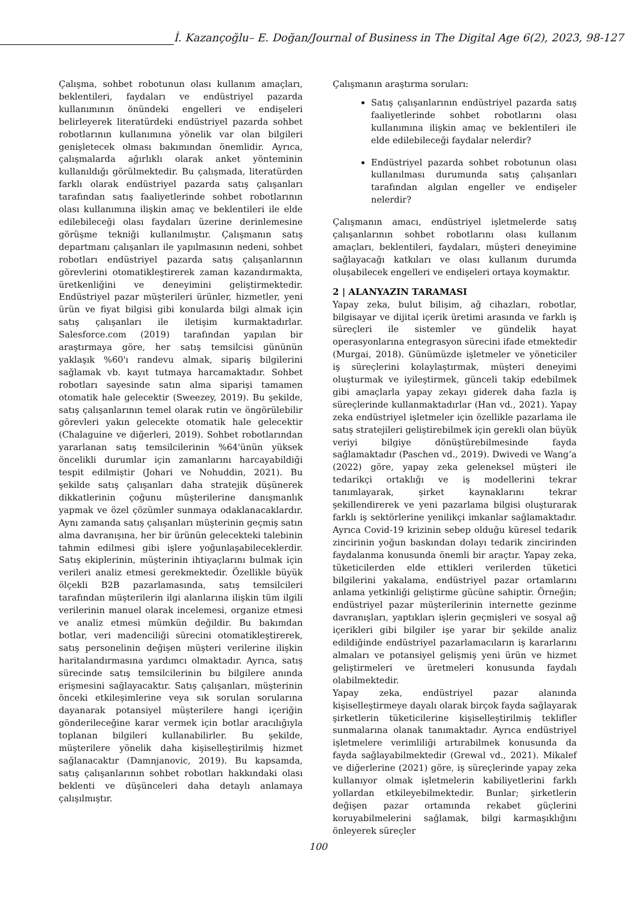İ. Kazançoğlu– E. Doğan/Journal of Business in The Digital Age 6(2), 2023, 98-127
Çalışma, sohbet robotunun olası kullanım amaçları, beklentileri, faydaları ve endüstriyel pazarda kullanımının önündeki engelleri ve endişeleri belirleyerek literatürdeki endüstriyel pazarda sohbet robotlarının kullanımına yönelik var olan bilgileri genişletecek olması bakımından önemlidir. Ayrıca, çalışmalarda ağırlıklı olarak anket yönteminin kullanıldığı görülmektedir. Bu çalışmada, literatürden farklı olarak endüstriyel pazarda satış çalışanları tarafından satış faaliyetlerinde sohbet robotlarının olası kullanımına ilişkin amaç ve beklentileri ile elde edilebileceği olası faydaları üzerine derinlemesine görüşme tekniği kullanılmıştır. Çalışmanın satış departmanı çalışanları ile yapılmasının nedeni, sohbet robotları endüstriyel pazarda satış çalışanlarının görevlerini otomatikleştirerek zaman kazandırmakta, üretkenliğini ve deneyimini geliştirmektedir. Endüstriyel pazar müşterileri ürünler, hizmetler, yeni ürün ve fiyat bilgisi gibi konularda bilgi almak için satış çalışanları ile iletişim kurmaktadırlar. Salesforce.com (2019) tarafından yapılan bir araştırmaya göre, her satış temsilcisi gününün yaklaşık %60'ı randevu almak, sipariş bilgilerini sağlamak vb. kayıt tutmaya harcamaktadır. Sohbet robotları sayesinde satın alma siparişi tamamen otomatik hale gelecektir (Sweezey, 2019). Bu şekilde, satış çalışanlarının temel olarak rutin ve öngörülebilir görevleri yakın gelecekte otomatik hale gelecektir (Chalaguine ve diğerleri, 2019). Sohbet robotlarından yararlanan satış temsilcilerinin %64'ünün yüksek öncelikli durumlar için zamanlarını harcayabildiği tespit edilmiştir (Johari ve Nohuddin, 2021). Bu şekilde satış çalışanları daha stratejik düşünerek dikkatlerinin çoğunu müşterilerine danışmanlık yapmak ve özel çözümler sunmaya odaklanacaklardır. Aynı zamanda satış çalışanları müşterinin geçmiş satın alma davranışına, her bir ürünün gelecekteki talebinin tahmin edilmesi gibi işlere yoğunlaşabileceklerdir. Satış ekiplerinin, müşterinin ihtiyaçlarını bulmak için verileri analiz etmesi gerekmektedir. Özellikle büyük ölçekli B2B pazarlamasında, satış temsilcileri tarafından müşterilerin ilgi alanlarına ilişkin tüm ilgili verilerinin manuel olarak incelemesi, organize etmesi ve analiz etmesi mümkün değildir. Bu bakımdan botlar, veri madenciliği sürecini otomatikleştirerek, satış personelinin değişen müşteri verilerine ilişkin haritalandırmasına yardımcı olmaktadır. Ayrıca, satış sürecinde satış temsilcilerinin bu bilgilere anında erişmesini sağlayacaktır. Satış çalışanları, müşterinin önceki etkileşimlerine veya sık sorulan sorularına dayanarak potansiyel müşterilere hangi içeriğin gönderileceğine karar vermek için botlar aracılığıyla toplanan bilgileri kullanabilirler. Bu şekilde, müşterilere yönelik daha kişiselleştirilmiş hizmet sağlanacaktır (Damnjanovic, 2019). Bu kapsamda, satış çalışanlarının sohbet robotları hakkındaki olası beklenti ve düşünceleri daha detaylı anlamaya çalışılmıştır.
Çalışmanın araştırma soruları:
Satış çalışanlarının endüstriyel pazarda satış faaliyetlerinde sohbet robotlarını olası kullanımına ilişkin amaç ve beklentileri ile elde edilebileceği faydalar nelerdir?
Endüstriyel pazarda sohbet robotunun olası kullanılması durumunda satış çalışanları tarafından algılan engeller ve endişeler nelerdir?
Çalışmanın amacı, endüstriyel işletmelerde satış çalışanlarının sohbet robotlarını olası kullanım amaçları, beklentileri, faydaları, müşteri deneyimine sağlayacağı katkıları ve olası kullanım durumda oluşabilecek engelleri ve endişeleri ortaya koymaktır.
2 | ALANYAZIN TARAMASI
Yapay zeka, bulut bilişim, ağ cihazları, robotlar, bilgisayar ve dijital içerik üretimi arasında ve farklı iş süreçleri ile sistemler ve gündelik hayat operasyonlarına entegrasyon sürecini ifade etmektedir (Murgai, 2018). Günümüzde işletmeler ve yöneticiler iş süreçlerini kolaylaştırmak, müşteri deneyimi oluşturmak ve iyileştirmek, günceli takip edebilmek gibi amaçlarla yapay zekayı giderek daha fazla iş süreçlerinde kullanmaktadırlar (Han vd., 2021). Yapay zeka endüstriyel işletmeler için özellikle pazarlama ile satış stratejileri geliştirebilmek için gerekli olan büyük veriyi bilgiye dönüştürebilmesinde fayda sağlamaktadır (Paschen vd., 2019). Dwivedi ve Wang’a (2022) göre, yapay zeka geleneksel müşteri ile tedarikçi ortaklığı ve iş modellerini tekrar tanımlayarak, şirket kaynaklarını tekrar şekillendirerek ve yeni pazarlama bilgisi oluşturarak farklı iş sektörlerine yenilikçi imkanlar sağlamaktadır. Ayrıca Covid-19 krizinin sebep olduğu küresel tedarik zincirinin yoğun baskından dolayı tedarik zincirinden faydalanma konusunda önemli bir araçtır. Yapay zeka, tüketicilerden elde ettikleri verilerden tüketici bilgilerini yakalama, endüstriyel pazar ortamlarını anlama yetkinliği geliştirme gücüne sahiptir. Örneğin; endüstriyel pazar müşterilerinin internette gezinme davranışları, yaptıkları işlerin geçmişleri ve sosyal ağ içerikleri gibi bilgiler işe yarar bir şekilde analiz edildiğinde endüstriyel pazarlamacıların iş kararlarını almaları ve potansiyel gelişmiş yeni ürün ve hizmet geliştirmeleri ve üretmeleri konusunda faydalı olabilmektedir.
Yapay zeka, endüstriyel pazar alanında kişiselleştirmeye dayalı olarak birçok fayda sağlayarak şirketlerin tüketicilerine kişiselleştirilmiş teklifler sunmalarına olanak tanımaktadır. Ayrıca endüstriyel işletmelere verimliliği artırabilmek konusunda da fayda sağlayabilmektedir (Grewal vd., 2021). Mikalef ve diğerlerine (2021) göre, iş süreçlerinde yapay zeka kullanıyor olmak işletmelerin kabiliyetlerini farklı yollardan etkileyebilmektedir. Bunlar; şirketlerin değişen pazar ortamında rekabet güçlerini koruyabilmelerini sağlamak, bilgi karmaşıklığını önleyerek süreçler
100